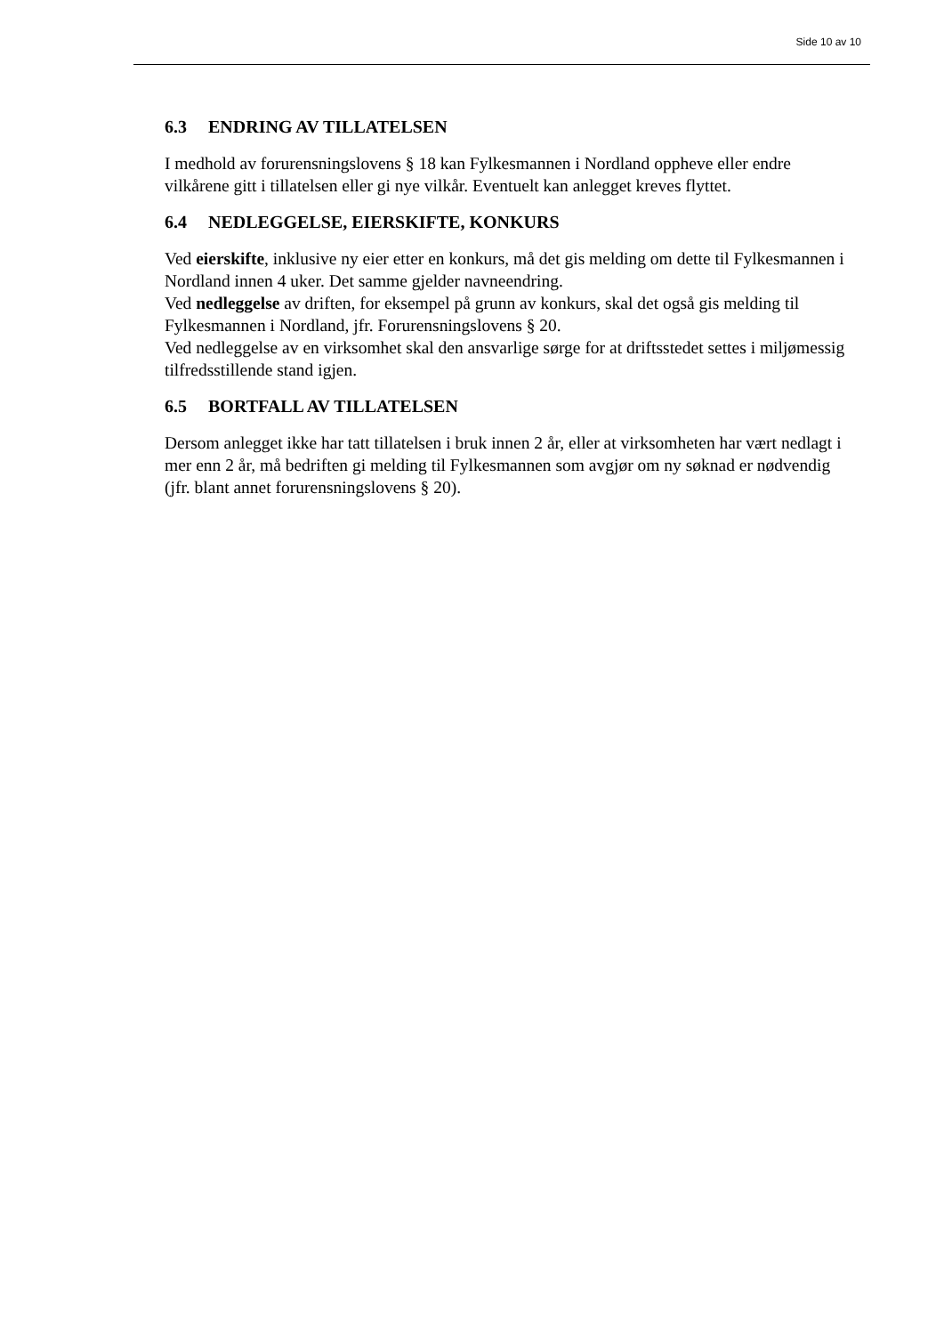Side 10 av 10
6.3 ENDRING AV TILLATELSEN
I medhold av forurensningslovens § 18 kan Fylkesmannen i Nordland oppheve eller endre vilkårene gitt i tillatelsen eller gi nye vilkår. Eventuelt kan anlegget kreves flyttet.
6.4 NEDLEGGELSE, EIERSKIFTE, KONKURS
Ved eierskifte, inklusive ny eier etter en konkurs, må det gis melding om dette til Fylkesmannen i Nordland innen 4 uker. Det samme gjelder navneendring.
Ved nedleggelse av driften, for eksempel på grunn av konkurs, skal det også gis melding til Fylkesmannen i Nordland, jfr. Forurensningslovens § 20.
Ved nedleggelse av en virksomhet skal den ansvarlige sørge for at driftsstedet settes i miljømessig tilfredsstillende stand igjen.
6.5 BORTFALL AV TILLATELSEN
Dersom anlegget ikke har tatt tillatelsen i bruk innen 2 år, eller at virksomheten har vært nedlagt i mer enn 2 år, må bedriften gi melding til Fylkesmannen som avgjør om ny søknad er nødvendig (jfr. blant annet forurensningslovens § 20).